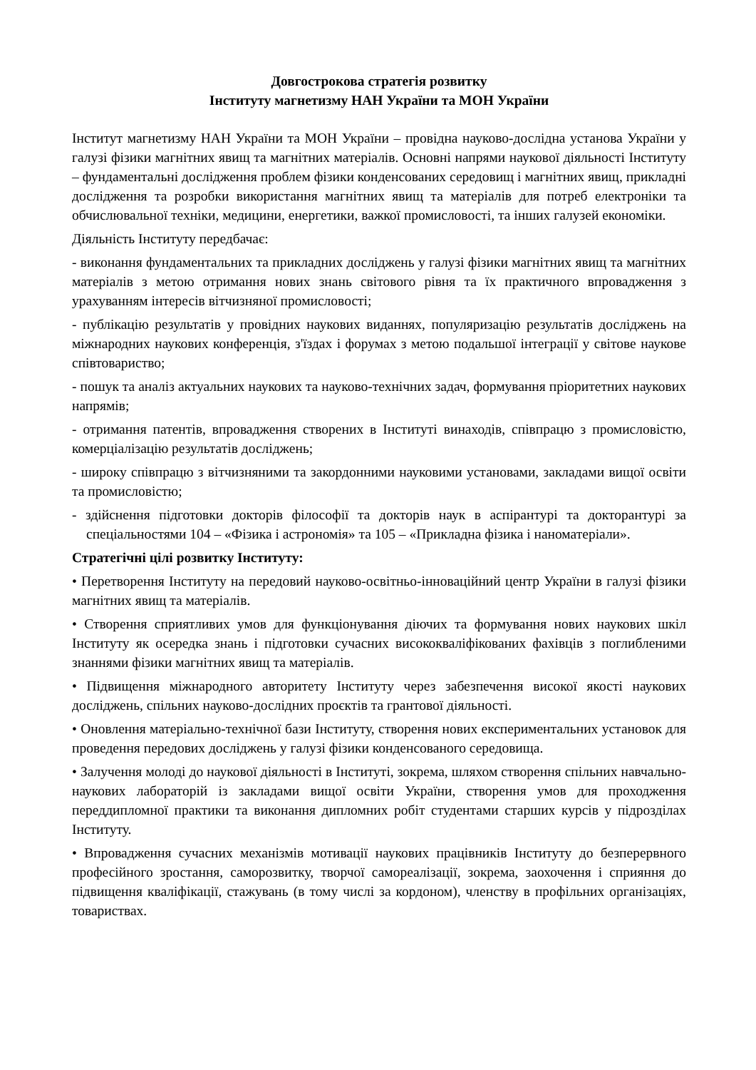Довгострокова стратегія розвитку
Інституту магнетизму НАН України та МОН України
Інститут магнетизму НАН України та МОН України – провідна науково-дослідна установа України у галузі фізики магнітних явищ та магнітних матеріалів. Основні напрями наукової діяльності Інституту – фундаментальні дослідження проблем фізики конденсованих середовищ і магнітних явищ, прикладні дослідження та розробки використання магнітних явищ та матеріалів для потреб електроніки та обчислювальної техніки, медицини, енергетики, важкої промисловості, та інших галузей економіки.
Діяльність Інституту передбачає:
- виконання фундаментальних та прикладних досліджень у галузі фізики магнітних явищ та магнітних матеріалів з метою отримання нових знань світового рівня та їх практичного впровадження з урахуванням інтересів вітчизняної промисловості;
- публікацію результатів у провідних наукових виданнях, популяризацію результатів досліджень на міжнародних наукових конференція, з'їздах і форумах з метою подальшої інтеграції у світове наукове співтовариство;
- пошук та аналіз актуальних наукових та науково-технічних задач, формування пріоритетних наукових напрямів;
- отримання патентів, впровадження створених в Інституті винаходів, співпрацю з промисловістю, комерціалізацію результатів досліджень;
- широку співпрацю з вітчизняними та закордонними науковими установами, закладами вищої освіти та промисловістю;
- здійснення підготовки докторів філософії та докторів наук в аспірантурі та докторантурі за спеціальностями 104 – «Фізика і астрономія» та 105 – «Прикладна фізика і наноматеріали».
Стратегічні цілі розвитку Інституту:
• Перетворення Інституту на передовий науково-освітньо-інноваційний центр України в галузі фізики магнітних явищ та матеріалів.
• Створення сприятливих умов для функціонування діючих та формування нових наукових шкіл Інституту як осередка знань і підготовки сучасних висококваліфікованих фахівців з поглибленими знаннями фізики магнітних явищ та матеріалів.
• Підвищення міжнародного авторитету Інституту через забезпечення високої якості наукових досліджень, спільних науково-дослідних проєктів та грантової діяльності.
• Оновлення матеріально-технічної бази Інституту, створення нових експериментальних установок для проведення передових досліджень у галузі фізики конденсованого середовища.
• Залучення молоді до наукової діяльності в Інституті, зокрема, шляхом створення спільних навчально-наукових лабораторій із закладами вищої освіти України, створення умов для проходження переддипломної практики та виконання дипломних робіт студентами старших курсів у підрозділах Інституту.
• Впровадження сучасних механізмів мотивації наукових працівників Інституту до безперервного професійного зростання, саморозвитку, творчої самореалізації, зокрема, заохочення і сприяння до підвищення кваліфікації, стажувань (в тому числі за кордоном), членству в профільних організаціях, товариствах.